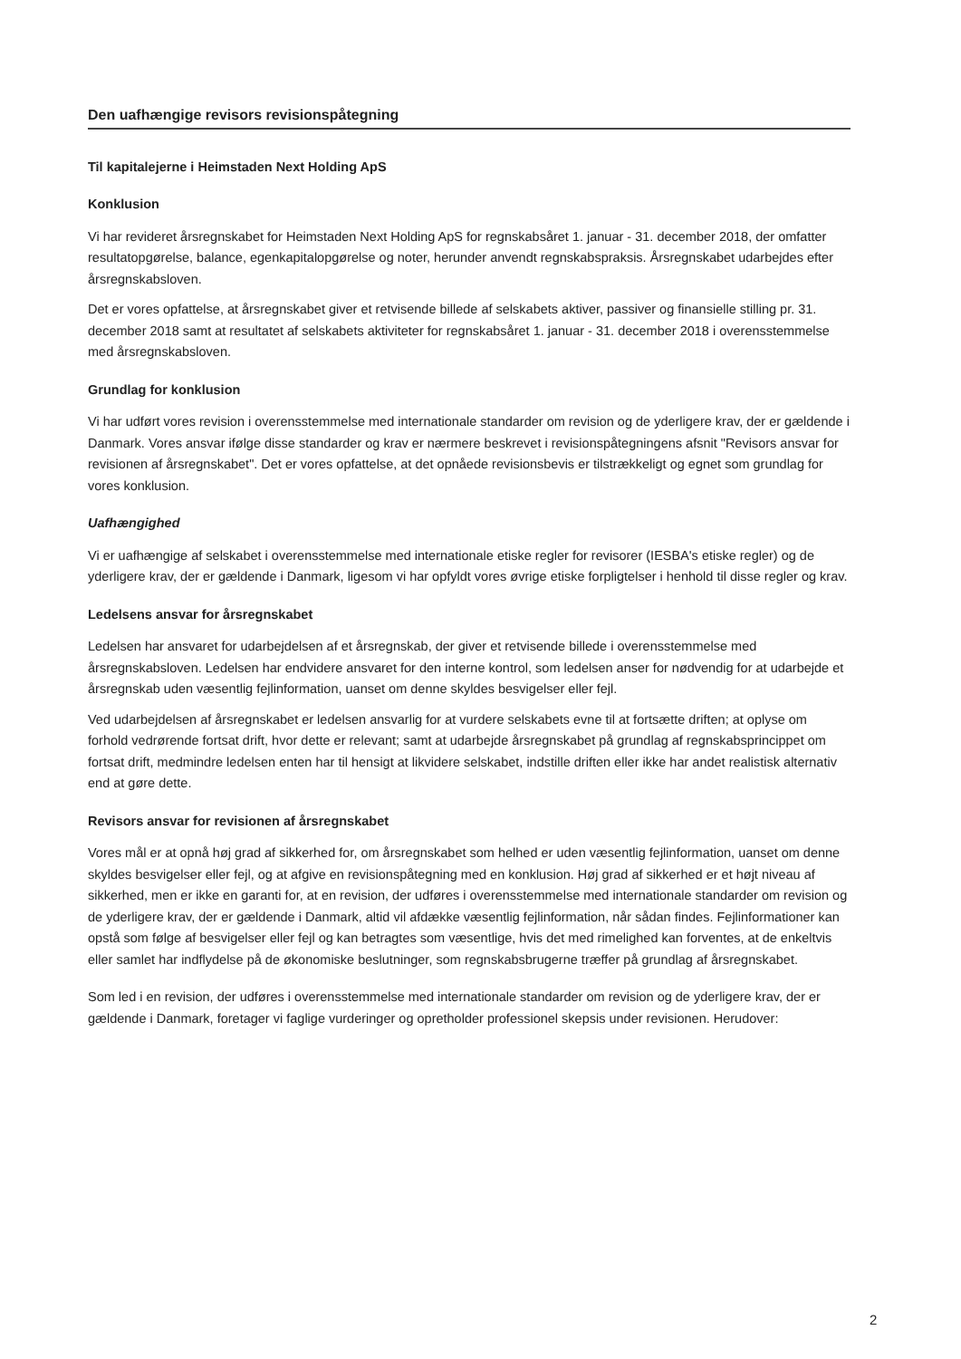Den uafhængige revisors revisionspåtegning
Til kapitalejerne i Heimstaden Next Holding ApS
Konklusion
Vi har revideret årsregnskabet for Heimstaden Next Holding ApS for regnskabsåret 1. januar - 31. december 2018, der omfatter resultatopgørelse, balance, egenkapitalopgørelse og noter, herunder anvendt regnskabspraksis. Årsregnskabet udarbejdes efter årsregnskabsloven.
Det er vores opfattelse, at årsregnskabet giver et retvisende billede af selskabets aktiver, passiver og finansielle stilling pr. 31. december 2018 samt at resultatet af selskabets aktiviteter for regnskabsåret 1. januar - 31. december 2018 i overensstemmelse med årsregnskabsloven.
Grundlag for konklusion
Vi har udført vores revision i overensstemmelse med internationale standarder om revision og de yderligere krav, der er gældende i Danmark. Vores ansvar ifølge disse standarder og krav er nærmere beskrevet i revisionspåtegningens afsnit "Revisors ansvar for revisionen af årsregnskabet". Det er vores opfattelse, at det opnåede revisionsbevis er tilstrækkeligt og egnet som grundlag for vores konklusion.
Uafhængighed
Vi er uafhængige af selskabet i overensstemmelse med internationale etiske regler for revisorer (IESBA's etiske regler) og de yderligere krav, der er gældende i Danmark, ligesom vi har opfyldt vores øvrige etiske forpligtelser i henhold til disse regler og krav.
Ledelsens ansvar for årsregnskabet
Ledelsen har ansvaret for udarbejdelsen af et årsregnskab, der giver et retvisende billede i overensstemmelse med årsregnskabsloven. Ledelsen har endvidere ansvaret for den interne kontrol, som ledelsen anser for nødvendig for at udarbejde et årsregnskab uden væsentlig fejlinformation, uanset om denne skyldes besvigelser eller fejl.
Ved udarbejdelsen af årsregnskabet er ledelsen ansvarlig for at vurdere selskabets evne til at fortsætte driften; at oplyse om forhold vedrørende fortsat drift, hvor dette er relevant; samt at udarbejde årsregnskabet på grundlag af regnskabsprincippet om fortsat drift, medmindre ledelsen enten har til hensigt at likvidere selskabet, indstille driften eller ikke har andet realistisk alternativ end at gøre dette.
Revisors ansvar for revisionen af årsregnskabet
Vores mål er at opnå høj grad af sikkerhed for, om årsregnskabet som helhed er uden væsentlig fejlinformation, uanset om denne skyldes besvigelser eller fejl, og at afgive en revisionspåtegning med en konklusion. Høj grad af sikkerhed er et højt niveau af sikkerhed, men er ikke en garanti for, at en revision, der udføres i overensstemmelse med internationale standarder om revision og de yderligere krav, der er gældende i Danmark, altid vil afdække væsentlig fejlinformation, når sådan findes. Fejlinformationer kan opstå som følge af besvigelser eller fejl og kan betragtes som væsentlige, hvis det med rimelighed kan forventes, at de enkeltvis eller samlet har indflydelse på de økonomiske beslutninger, som regnskabsbrugerne træffer på grundlag af årsregnskabet.
Som led i en revision, der udføres i overensstemmelse med internationale standarder om revision og de yderligere krav, der er gældende i Danmark, foretager vi faglige vurderinger og opretholder professionel skepsis under revisionen. Herudover:
2